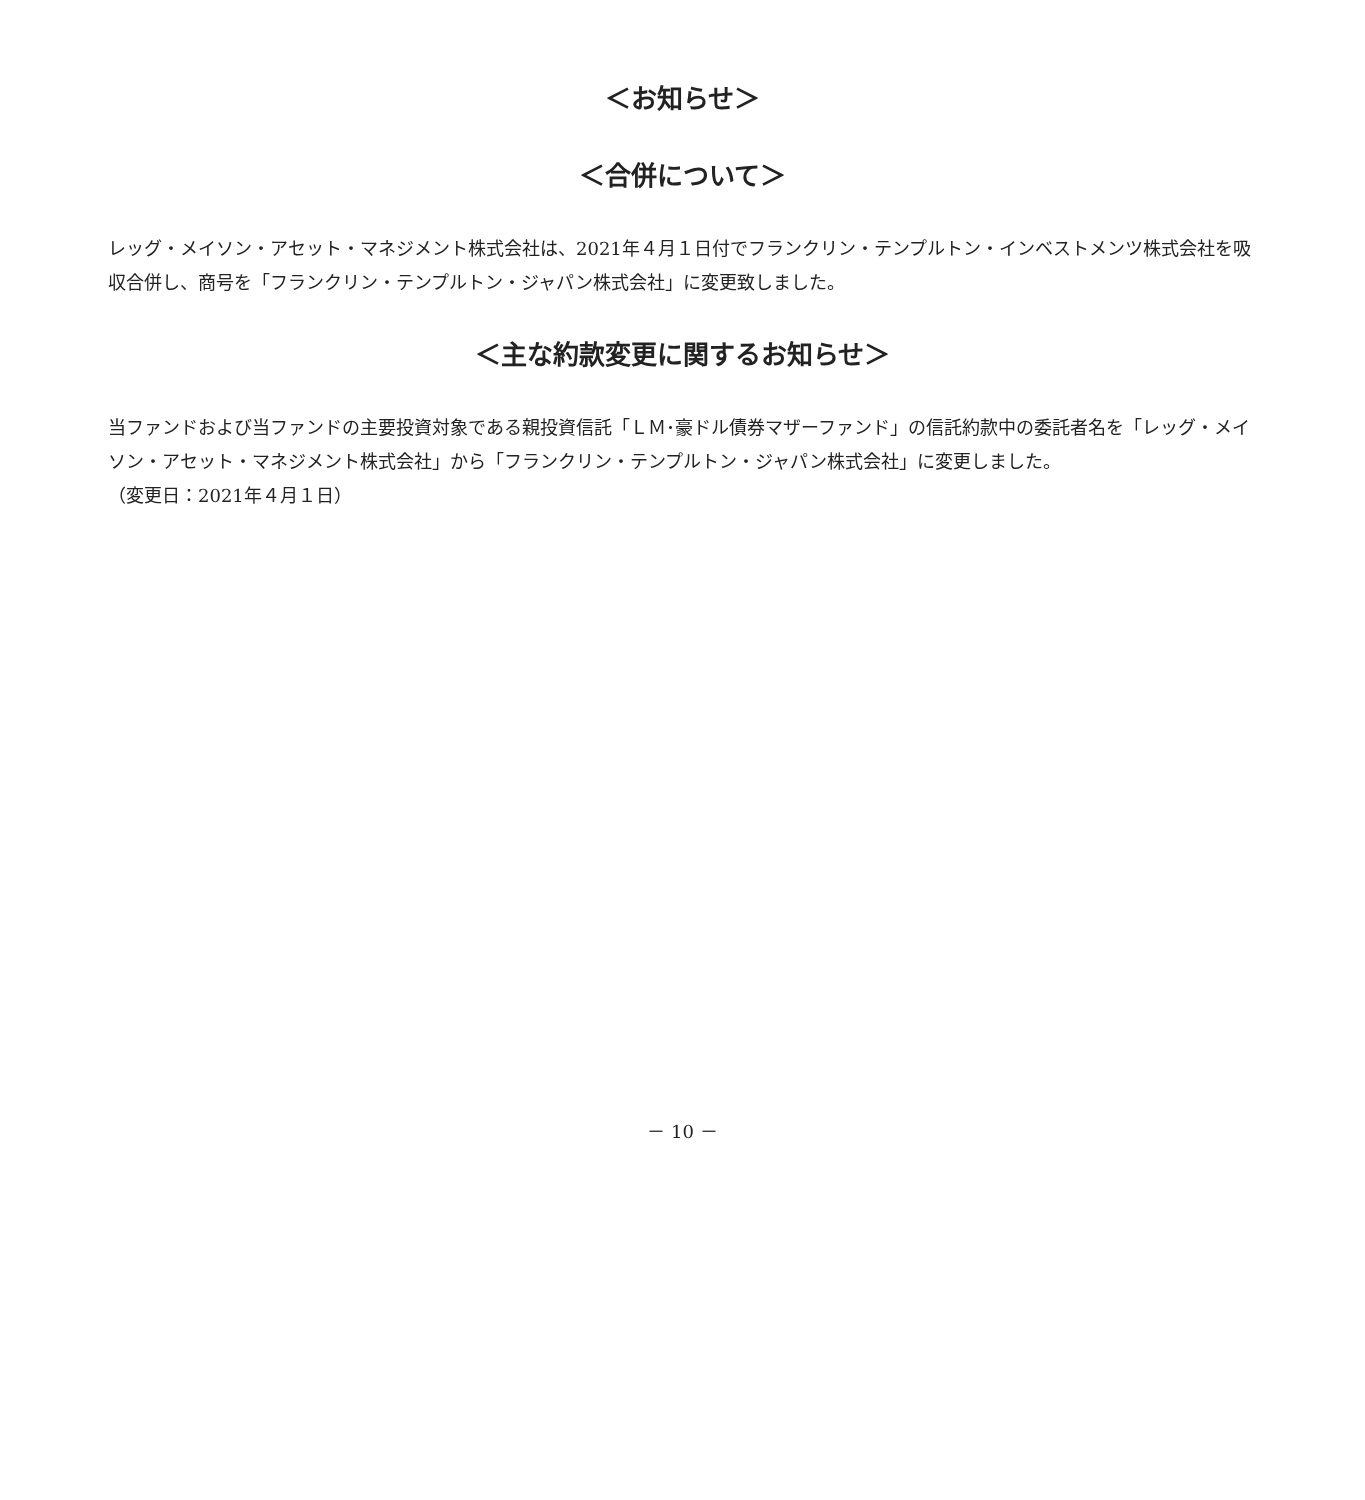＜お知らせ＞
＜合併について＞
レッグ・メイソン・アセット・マネジメント株式会社は、2021年４月１日付でフランクリン・テンプルトン・インベストメンツ株式会社を吸収合併し、商号を「フランクリン・テンプルトン・ジャパン株式会社」に変更致しました。
＜主な約款変更に関するお知らせ＞
当ファンドおよび当ファンドの主要投資対象である親投資信託「ＬＭ･豪ドル債券マザーファンド」の信託約款中の委託者名を「レッグ・メイソン・アセット・マネジメント株式会社」から「フランクリン・テンプルトン・ジャパン株式会社」に変更しました。
（変更日：2021年４月１日）
－ 10 －